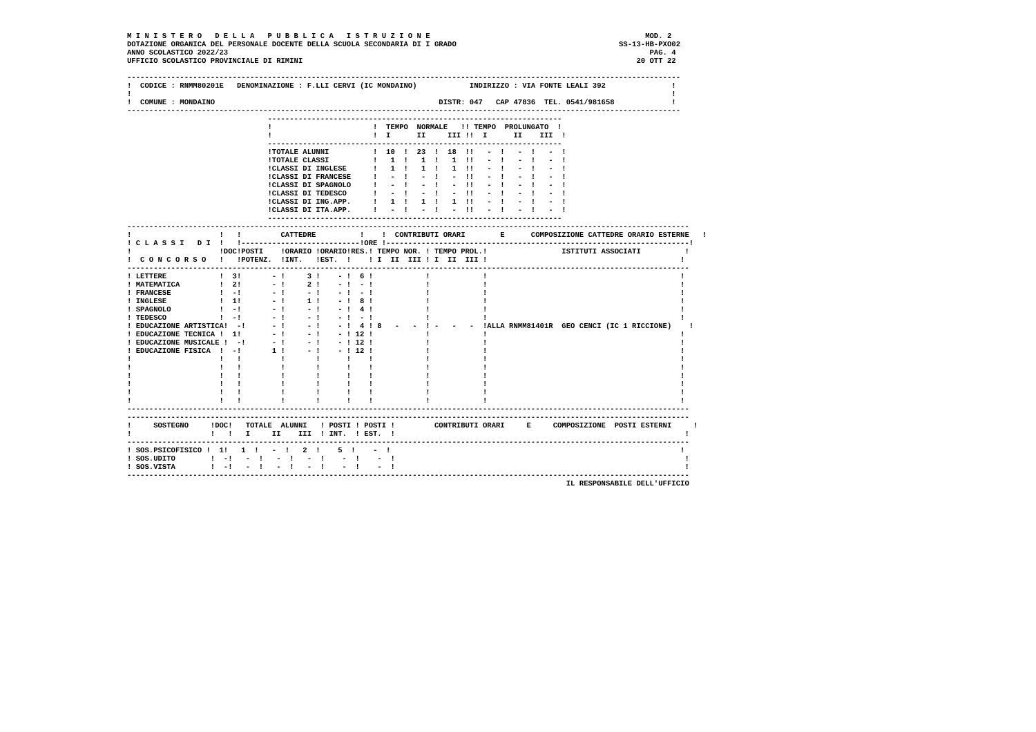M I N I S T E R O   D E L L A   P U B B L I C A   I S T R U Z I O N E                                                 MOD. 2
DOTAZIONE ORGANICA DEL PERSONALE DOCENTE DELLA SCUOLA SECONDARIA DI I GRADO                                     SS-13-HB-PXO02
ANNO SCOLASTICO 2022/23                                                                                                PAG. 4
UFFICIO SCOLASTICO PROVINCIALE DI RIMINI                                                                            20 OTT 22

------------------------------------------------------------------------------------------------------------------------------
!  CODICE : RNMM80201E   DENOMINAZIONE : F.LLI CERVI (IC MONDAINO)            INDIRIZZO : VIA FONTE LEALI 392               !
!                                                                                                                           !
!  COMUNE : MONDAINO                                                   DISTR: 047   CAP 47836  TEL. 0541/981658             !
------------------------------------------------------------------------------------------------------------------------------
                                -------------------------------------------------------------------
                                !                       !  TEMPO  NORMALE   !! TEMPO  PROLUNGATO  !
                                !                       !  I      II     III !!  I      II    III  !
                                -------------------------------------------------------------------
                                !TOTALE ALUNNI          !  10  !  23  !  18  !!   -  !   -  !   -  !
                                !TOTALE CLASSI          !   1  !   1  !   1  !!   -  !   -  !   -  !
                                !CLASSI DI INGLESE      !   1  !   1  !   1  !!   -  !   -  !   -  !
                                !CLASSI DI FRANCESE     !   -  !   -  !   -  !!   -  !   -  !   -  !
                                !CLASSI DI SPAGNOLO     !   -  !   -  !   -  !!   -  !   -  !   -  !
                                !CLASSI DI TEDESCO      !   -  !   -  !   -  !!   -  !   -  !   -  !
                                !CLASSI DI ING.APP.     !   1  !   1  !   1  !!   -  !   -  !   -  !
                                !CLASSI DI ITA.APP.     !   -  !   -  !   -  !!   -  !   -  !   -  !
                                -------------------------------------------------------------------
--------------------------------------------------------------------------------------------------------------------------------
!                    !   !         CATTEDRE          !    !  CONTRIBUTI ORARI        E      COMPOSIZIONE CATTEDRE ORARIO ESTERNE   !
! C L A S S I   D I  !   !---------------------------!ORE !---------------------------------------------------------------------!
!                    !DOC!POSTI    !ORARIO !ORARIO!RES.! TEMPO NOR. ! TEMPO PROL.!                 ISTITUTI ASSOCIATI          !
!  C O N C O R S O   !   !POTENZ.  !INT.   !EST.  !    ! I  II  III ! I  II  III !                                            !
--------------------------------------------------------------------------------------------------------------------------------
! LETTERE            !  3!       - !     3 !    - !  6 !            !            !                                            !
! MATEMATICA         !  2!       - !     2 !    - !  - !            !            !                                            !
! FRANCESE           !  -!       - !     - !    - !  - !            !            !                                            !
! INGLESE            !  1!       - !     1 !    - !  8 !            !            !                                            !
! SPAGNOLO           !  -!       - !     - !    - !  4 !            !            !                                            !
! TEDESCO            !  -!       - !     - !    - !  - !            !            !                                            !
! EDUCAZIONE ARTISTICA!  -!      - !     - !    - !  4 ! 8   -   -  ! -   -   -  !ALLA RNMM81401R  GEO CENCI (IC 1 RICCIONE)    !
! EDUCAZIONE TECNICA !  1!       - !     - !    - ! 12 !            !            !                                            !
! EDUCAZIONE MUSICALE !  -!      - !     - !    - ! 12 !            !            !                                            !
! EDUCAZIONE FISICA  !  -!       1 !     - !    - ! 12 !            !            !                                            !
!                    !   !         !       !      !    !            !            !                                            !
!                    !   !         !       !      !    !            !            !                                            !
!                    !   !         !       !      !    !            !            !                                            !
!                    !   !         !       !      !    !            !            !                                            !
!                    !   !         !       !      !    !            !            !                                            !
!                    !   !         !       !      !    !            !            !                                            !
--------------------------------------------------------------------------------------------------------------------------------
--------------------------------------------------------------------------------------------------------------------------------
!     SOSTEGNO     !DOC!   TOTALE  ALUNNI   ! POSTI ! POSTI !         CONTRIBUTI ORARI     E     COMPOSIZIONE  POSTI ESTERNI     !
!                  !   !   I     II    III  ! INT.  ! EST.  !                                                                  !
--------------------------------------------------------------------------------------------------------------------------------
! SOS.PSICOFISICO !  1!   1  !   -  !   2  !    5  !    -  !                                                                  !
! SOS.UDITO        !  -!   -  !   -  !   -  !    -  !    -  !                                                                  !
! SOS.VISTA        !  -!   -  !   -  !   -  !    -  !    -  !                                                                  !
--------------------------------------------------------------------------------------------------------------------------------
                                                                                                    IL RESPONSABILE DELL'UFFICIO